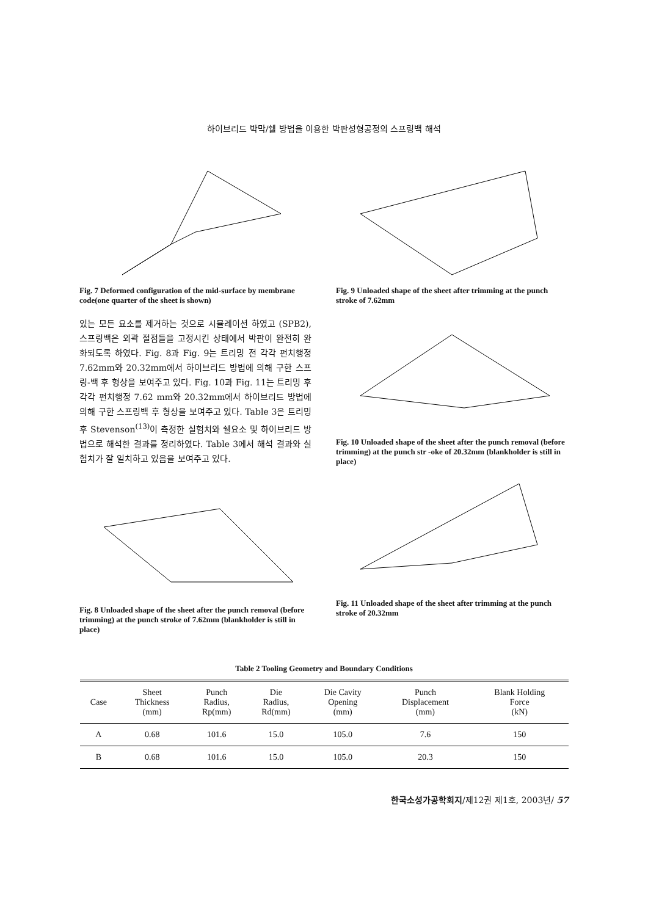하이브리드 박막/쉘 방법을 이용한 박판성형공정의 스프링백 해석
Fig. 7 Deformed configuration of the mid-surface by membrane code(one quarter of the sheet is shown)
있는 모든 요소를 제거하는 것으로 시뮬레이션 하였고 (SPB2), 스프링백은 외곽 절점들을 고정시킨 상태에서 박판이 완전히 완화되도록 하였다. Fig. 8과 Fig. 9는 트리밍 전 각각 펀치행정 7.62mm와 20.32mm에서 하이브리드 방법에 의해 구한 스프링-백 후 형상을 보여주고 있다. Fig. 10과 Fig. 11는 트리밍 후 각각 펀치행정 7.62 mm와 20.32mm에서 하이브리드 방법에 의해 구한 스프링백 후 형상을 보여주고 있다. Table 3은 트리밍 후 Stevenson<sup>(13)</sup>이 측정한 실험치와 쉘요소 및 하이브리드 방법으로 해석한 결과를 정리하였다. Table 3에서 해석 결과와 실험치가 잘 일치하고 있음을 보여주고 있다.
Fig. 8 Unloaded shape of the sheet after the punch removal (before trimming) at the punch stroke of 7.62mm (blankholder is still in place)
Fig. 9 Unloaded shape of the sheet after trimming at the punch stroke of 7.62mm
Fig. 10 Unloaded shape of the sheet after the punch removal (before trimming) at the punch str -oke of 20.32mm (blankholder is still in place)
Fig. 11 Unloaded shape of the sheet after trimming at the punch stroke of 20.32mm
Table 2 Tooling Geometry and Boundary Conditions
| Case | Sheet Thickness (mm) | Punch Radius, Rp(mm) | Die Radius, Rd(mm) | Die Cavity Opening (mm) | Punch Displacement (mm) | Blank Holding Force (kN) |
| --- | --- | --- | --- | --- | --- | --- |
| A | 0.68 | 101.6 | 15.0 | 105.0 | 7.6 | 150 |
| B | 0.68 | 101.6 | 15.0 | 105.0 | 20.3 | 150 |
한국소성가공학회지/제12권 제1호, 2003년/ 57